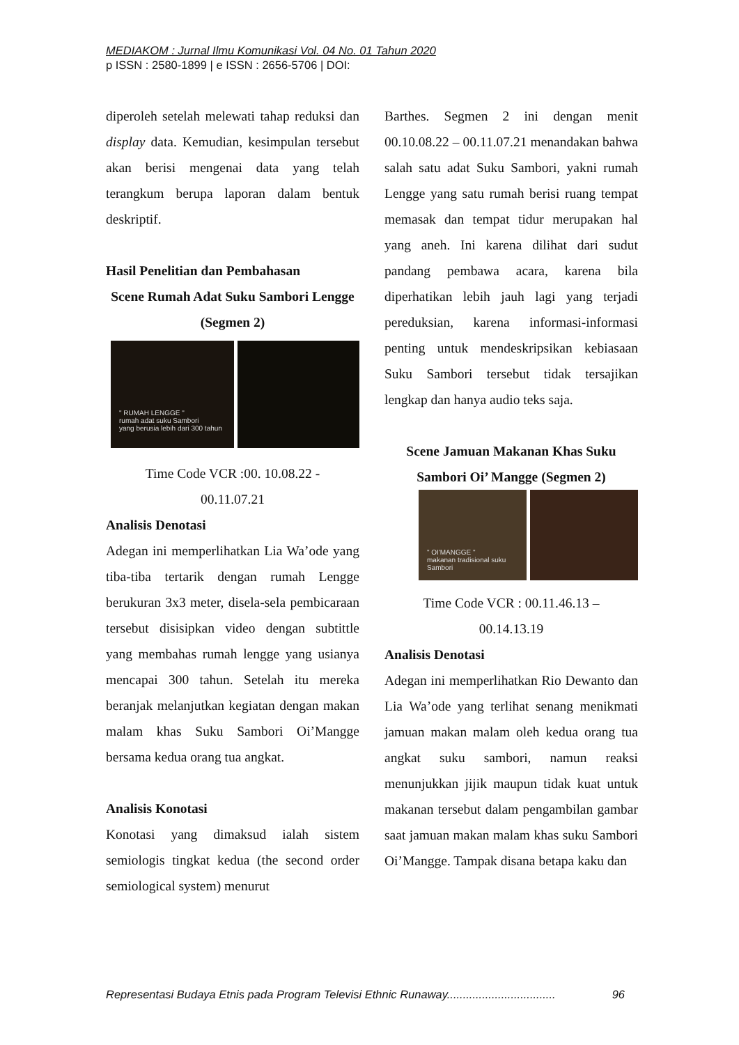MEDIAKOM : Jurnal Ilmu Komunikasi Vol. 04 No. 01 Tahun 2020
p ISSN : 2580-1899 | e ISSN : 2656-5706 | DOI:
diperoleh setelah melewati tahap reduksi dan display data. Kemudian, kesimpulan tersebut akan berisi mengenai data yang telah terangkum berupa laporan dalam bentuk deskriptif.
Hasil Penelitian dan Pembahasan
Scene Rumah Adat Suku Sambori Lengge (Segmen 2)
" RUMAH LENGGE "
rumah adat suku Sambori
yang berusia lebih dari 300 tahun
Time Code VCR :00. 10.08.22 -
00.11.07.21
Analisis Denotasi
Adegan ini memperlihatkan Lia Wa’ode yang tiba-tiba tertarik dengan rumah Lengge berukuran 3x3 meter, disela-sela pembicaraan tersebut disisipkan video dengan subtittle yang membahas rumah lengge yang usianya mencapai 300 tahun. Setelah itu mereka beranjak melanjutkan kegiatan dengan makan malam khas Suku Sambori Oi’Mangge bersama kedua orang tua angkat.
Analisis Konotasi
Konotasi yang dimaksud ialah sistem semiologis tingkat kedua (the second order semiological system) menurut
Barthes. Segmen 2 ini dengan menit 00.10.08.22 – 00.11.07.21 menandakan bahwa salah satu adat Suku Sambori, yakni rumah Lengge yang satu rumah berisi ruang tempat memasak dan tempat tidur merupakan hal yang aneh. Ini karena dilihat dari sudut pandang pembawa acara, karena bila diperhatikan lebih jauh lagi yang terjadi pereduksian, karena informasi-informasi penting untuk mendeskripsikan kebiasaan Suku Sambori tersebut tidak tersajikan lengkap dan hanya audio teks saja.
Scene Jamuan Makanan Khas Suku Sambori Oi’ Mangge (Segmen 2)
" OI'MANGGE "
makanan tradisional suku Sambori
Time Code VCR : 00.11.46.13 –
00.14.13.19
Analisis Denotasi
Adegan ini memperlihatkan Rio Dewanto dan Lia Wa’ode yang terlihat senang menikmati jamuan makan malam oleh kedua orang tua angkat suku sambori, namun reaksi menunjukkan jijik maupun tidak kuat untuk makanan tersebut dalam pengambilan gambar saat jamuan makan malam khas suku Sambori Oi’Mangge. Tampak disana betapa kaku dan
Representasi Budaya Etnis pada Program Televisi Ethnic Runaway.................................. 96